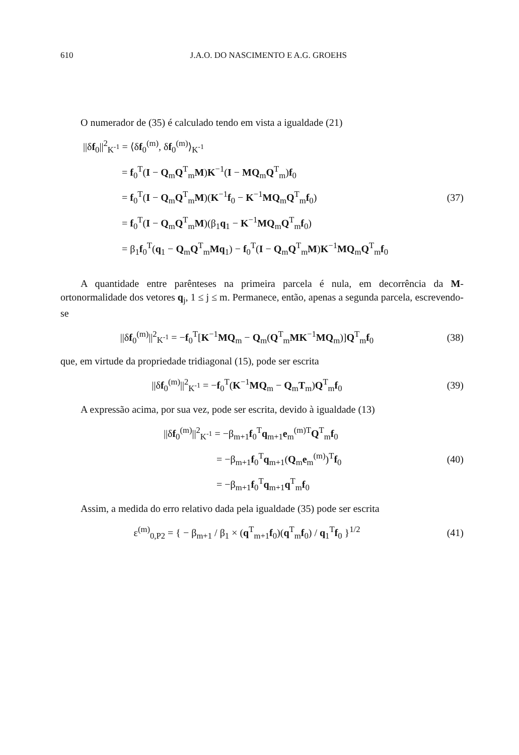610 J.A.O. DO NASCIMENTO E A.G. GROEHS
O numerador de (35) é calculado tendo em vista a igualdade (21)
||δf<sub>0</sub>||<sup>2</sup><sub>K<sup>-1</sup></sub> = ⟨δf<sub>0</sub><sup>(m)</sup>, δf<sub>0</sub><sup>(m)</sup>⟩<sub>K<sup>-1</sup></sub>
= f<sub>0</sub><sup>T</sup>(I − Q<sub>m</sub>Q<sup>T</sup><sub>m</sub>M)K<sup>−1</sup>(I − MQ<sub>m</sub>Q<sup>T</sup><sub>m</sub>)f<sub>0</sub>
= f<sub>0</sub><sup>T</sup>(I − Q<sub>m</sub>Q<sup>T</sup><sub>m</sub>M)(K<sup>−1</sup>f<sub>0</sub> − K<sup>−1</sup>MQ<sub>m</sub>Q<sup>T</sup><sub>m</sub>f<sub>0</sub>)
(37)
= f<sub>0</sub><sup>T</sup>(I − Q<sub>m</sub>Q<sup>T</sup><sub>m</sub>M)(β<sub>1</sub>q<sub>1</sub> − K<sup>−1</sup>MQ<sub>m</sub>Q<sup>T</sup><sub>m</sub>f<sub>0</sub>)
= β<sub>1</sub>f<sub>0</sub><sup>T</sup>(q<sub>1</sub> − Q<sub>m</sub>Q<sup>T</sup><sub>m</sub>Mq<sub>1</sub>) − f<sub>0</sub><sup>T</sup>(I − Q<sub>m</sub>Q<sup>T</sup><sub>m</sub>M)K<sup>−1</sup>MQ<sub>m</sub>Q<sup>T</sup><sub>m</sub>f<sub>0</sub>
A quantidade entre parênteses na primeira parcela é nula, em decorrência da M-ortonormalidade dos vetores q<sub>j</sub>, 1 ≤ j ≤ m. Permanece, então, apenas a segunda parcela, escrevendo-se
||δf<sub>0</sub><sup>(m)</sup>||<sup>2</sup><sub>K<sup>-1</sup></sub> = −f<sub>0</sub><sup>T</sup>[K<sup>−1</sup>MQ<sub>m</sub> − Q<sub>m</sub>(Q<sup>T</sup><sub>m</sub>MK<sup>−1</sup>MQ<sub>m</sub>)]Q<sup>T</sup><sub>m</sub>f<sub>0</sub>
(38)
que, em virtude da propriedade tridiagonal (15), pode ser escrita
||δf<sub>0</sub><sup>(m)</sup>||<sup>2</sup><sub>K<sup>-1</sup></sub> = −f<sub>0</sub><sup>T</sup>(K<sup>−1</sup>MQ<sub>m</sub> − Q<sub>m</sub>T<sub>m</sub>)Q<sup>T</sup><sub>m</sub>f<sub>0</sub>
(39)
A expressão acima, por sua vez, pode ser escrita, devido à igualdade (13)
||δf<sub>0</sub><sup>(m)</sup>||<sup>2</sup><sub>K<sup>-1</sup></sub> = −β<sub>m+1</sub>f<sub>0</sub><sup>T</sup>q<sub>m+1</sub>e<sub>m</sub><sup>(m)T</sup>Q<sup>T</sup><sub>m</sub>f<sub>0</sub>
= −β<sub>m+1</sub>f<sub>0</sub><sup>T</sup>q<sub>m+1</sub>(Q<sub>m</sub>e<sub>m</sub><sup>(m)</sup>)<sup>T</sup>f<sub>0</sub> (40)
= −β<sub>m+1</sub>f<sub>0</sub><sup>T</sup>q<sub>m+1</sub>q<sup>T</sup><sub>m</sub>f<sub>0</sub>
Assim, a medida do erro relativo dada pela igualdade (35) pode ser escrita
ε<sup>(m)</sup><sub>0,P2</sub> = { − β<sub>m+1</sub> / β<sub>1</sub> × (q<sup>T</sup><sub>m+1</sub>f<sub>0</sub>)(q<sup>T</sup><sub>m</sub>f<sub>0</sub>) / q<sub>1</sub><sup>T</sup>f<sub>0</sub> }<sup>1/2</sup>
(41)